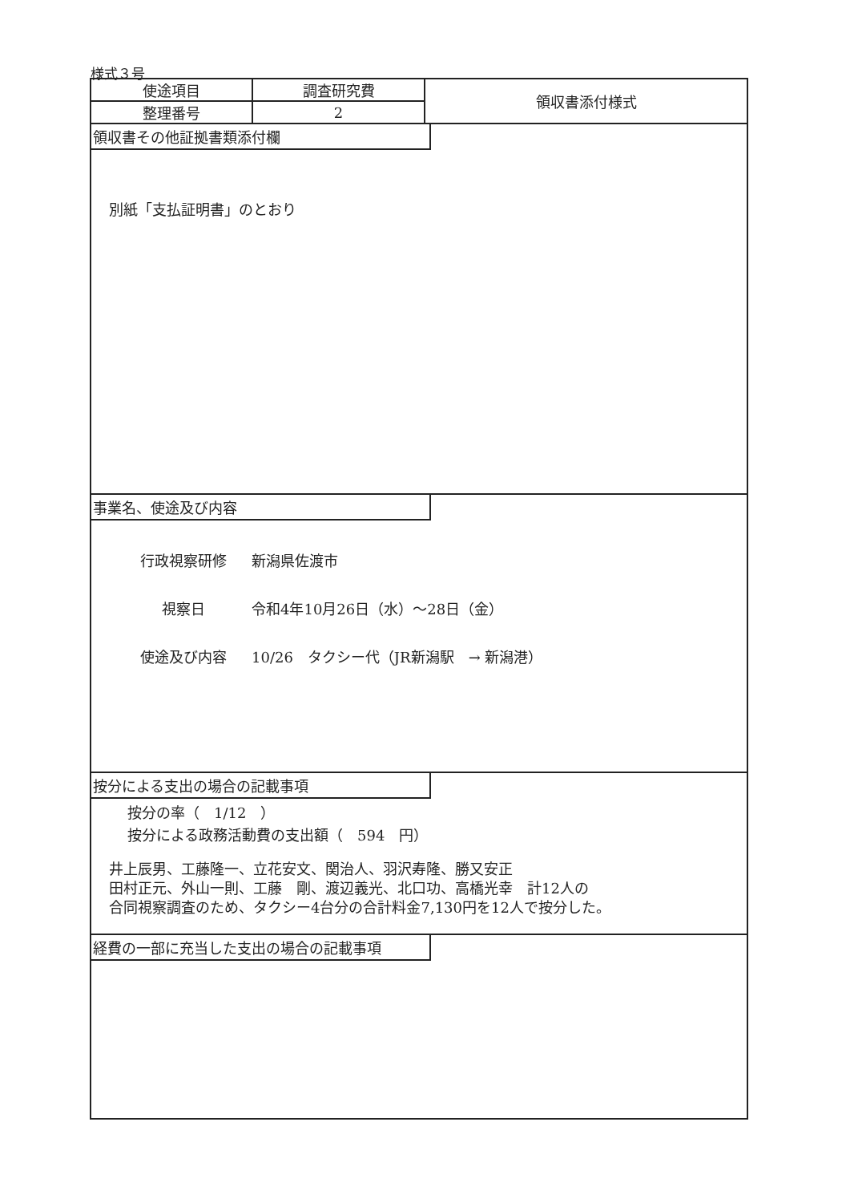様式３号
| 使途項目 | 調査研究費 | 領収書添付様式 |
| 整理番号 | 2 | |
領収書その他証拠書類添付欄
別紙「支払証明書」のとおり
事業名、使途及び内容
行政視察研修 新潟県佐渡市
視察日 令和4年10月26日（水）～28日（金）
使途及び内容 10/26　タクシー代（JR新潟駅　→ 新潟港）
按分による支出の場合の記載事項
按分の率（　1/12　）
按分による政務活動費の支出額（　594　円）
井上辰男、工藤隆一、立花安文、関治人、羽沢寿隆、勝又安正
田村正元、外山一則、工藤　剛、渡辺義光、北口功、高橋光幸　計12人の
合同視察調査のため、タクシー4台分の合計料金7,130円を12人で按分した。
経費の一部に充当した支出の場合の記載事項